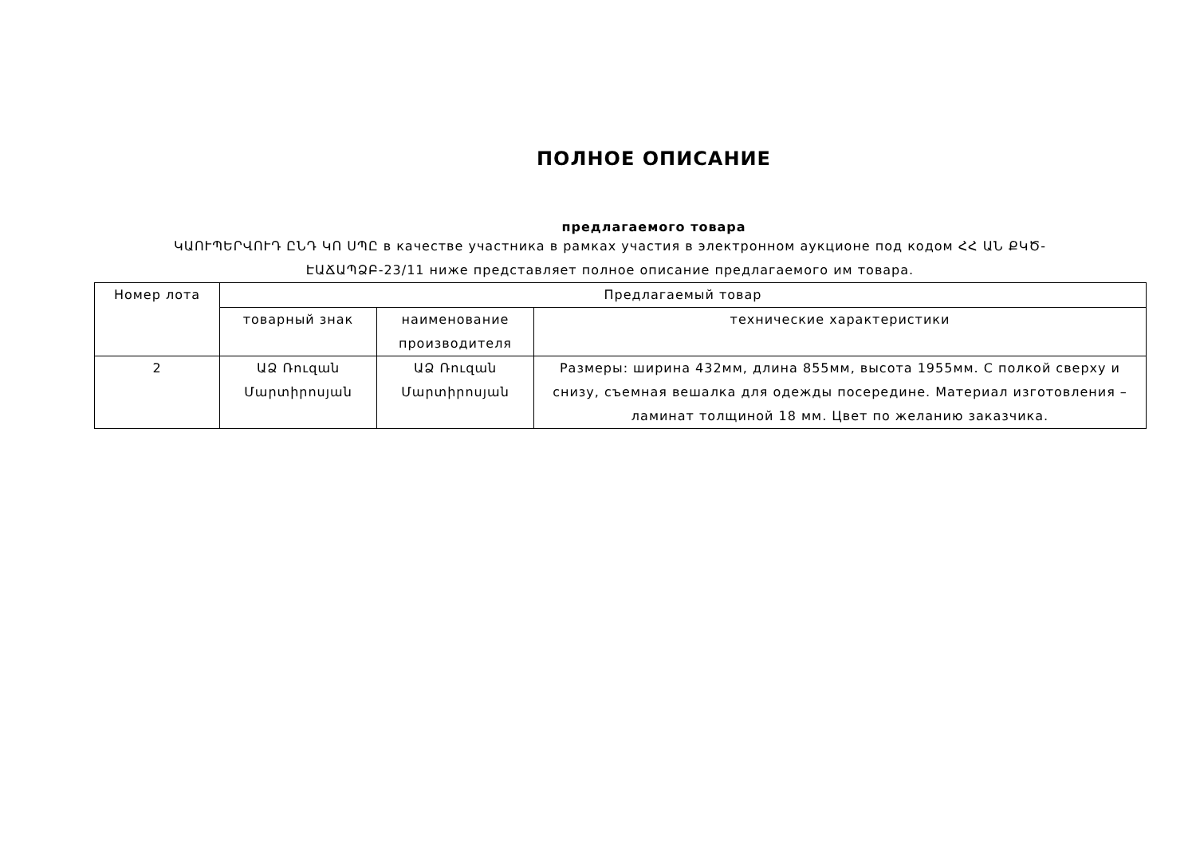ПОЛНОЕ ОПИСАНИЕ
предлагаемого товара
ԿԱՈՒՊԵՐՎՈՒԴ ԸՆԴ ԿՈ ՍՊԸ в качестве участника в рамках участия в электронном аукционе под кодом ՀՀ ԱՆ ՔԿԾ-ԷԱՃԱՊՁԲ-23/11 ниже представляет полное описание предлагаемого им товара.
| Номер лота | Предлагаемый товар | | |
| --- | --- | --- | --- |
| | товарный знак | наименование производителя | технические характеристики |
| 2 | ԱՁ Ռուզան Մարտիրոսյան | ԱՁ Ռուզան Մարտիրոսյան | Размеры: ширина 432мм, длина 855мм, высота 1955мм. С полкой сверху и снизу, съемная вешалка для одежды посередине. Материал изготовления – ламинат толщиной 18 мм. Цвет по желанию заказчика. |